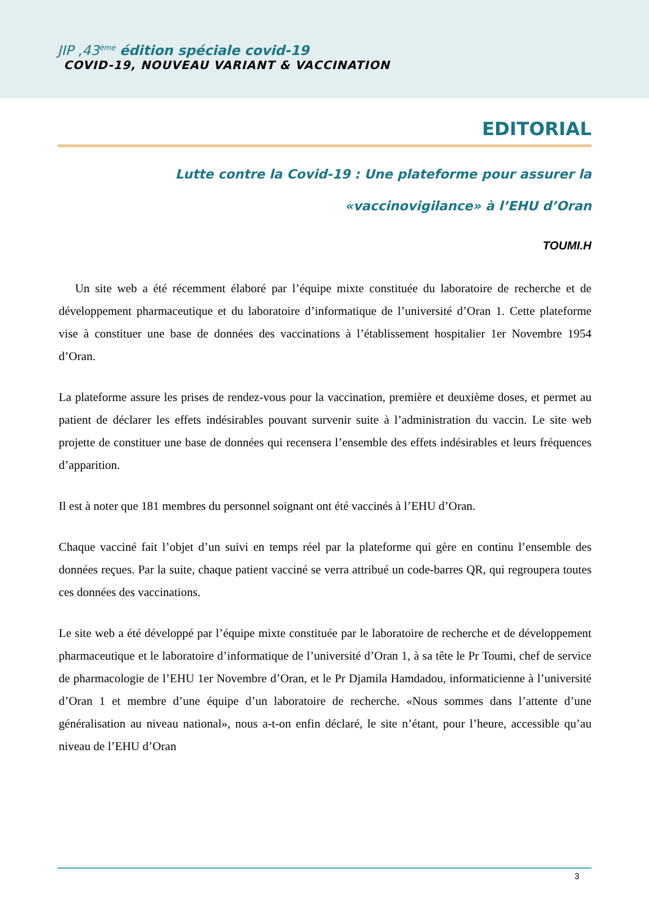JIP ,43<sup>ème</sup> édition spéciale covid-19
COVID-19, NOUVEAU VARIANT & VACCINATION
EDITORIAL
Lutte contre la Covid-19 : Une plateforme pour assurer la «vaccinovigilance» à l’EHU d’Oran
TOUMI.H
Un site web a été récemment élaboré par l’équipe mixte constituée du laboratoire de recherche et de développement pharmaceutique et du laboratoire d’informatique de l’université d’Oran 1. Cette plateforme vise à constituer une base de données des vaccinations à l’établissement hospitalier 1er Novembre 1954 d’Oran.
La plateforme assure les prises de rendez-vous pour la vaccination, première et deuxième doses, et permet au patient de déclarer les effets indésirables pouvant survenir suite à l’administration du vaccin. Le site web projette de constituer une base de données qui recensera l’ensemble des effets indésirables et leurs fréquences d’apparition.
Il est à noter que 181 membres du personnel soignant ont été vaccinés à l’EHU d’Oran.
Chaque vacciné fait l’objet d’un suivi en temps réel par la plateforme qui gère en continu l’ensemble des données reçues. Par la suite, chaque patient vacciné se verra attribué un code-barres QR, qui regroupera toutes ces données des vaccinations.
Le site web a été développé par l’équipe mixte constituée par le laboratoire de recherche et de développement pharmaceutique et le laboratoire d’informatique de l’université d’Oran 1, à sa tête le Pr Toumi, chef de service de pharmacologie de l’EHU 1er Novembre d’Oran, et le Pr Djamila Hamdadou, informaticienne à l’université d’Oran 1 et membre d’une équipe d’un laboratoire de recherche. «Nous sommes dans l’attente d’une généralisation au niveau national», nous a-t-on enfin déclaré, le site n’étant, pour l’heure, accessible qu’au niveau de l’EHU d’Oran
3